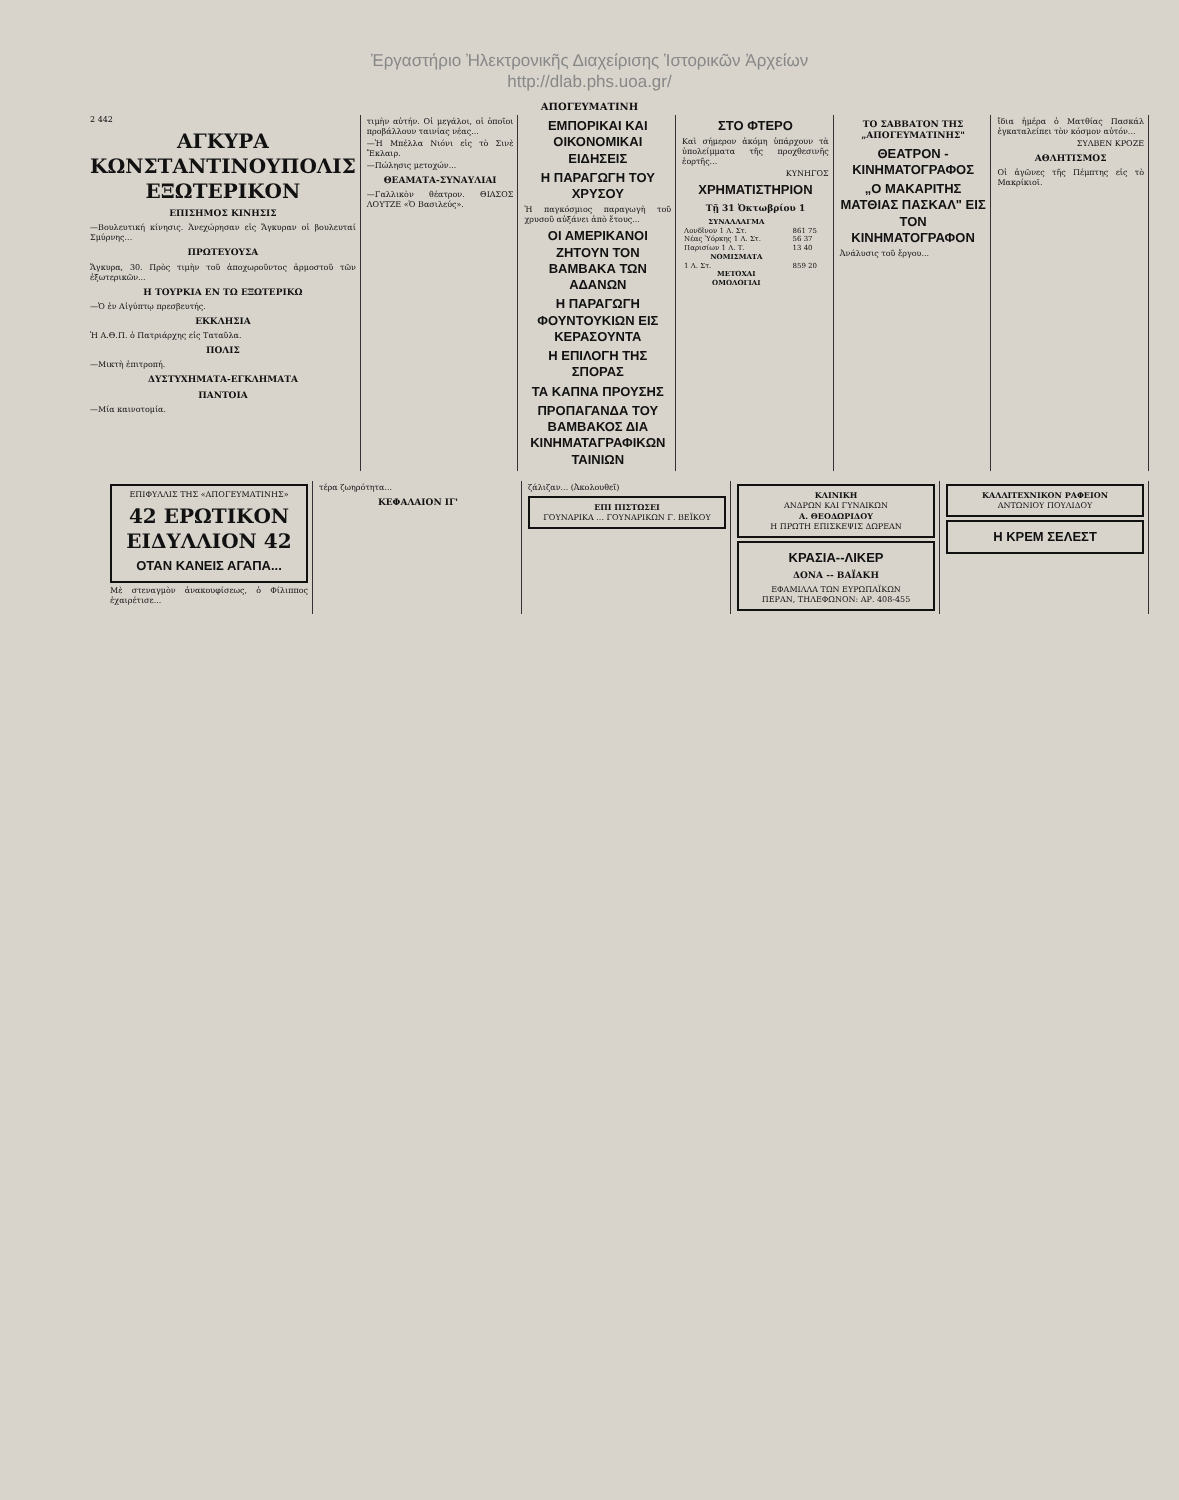Ἐργαστήριο Ἠλεκτρονικῆς Διαχείρισης Ἱστορικῶν Ἀρχείων
http://dlab.phs.uoa.gr/
ΑΠΟΓΕΥΜΑΤΙΝΗ
2 442
ΑΓΚΥΡΑ ΚΩΝΣΤΑΝΤΙΝΟΥΠΟΛΙΣ ΕΞΩΤΕΡΙΚΟΝ
ΕΠΙΣΗΜΟΣ ΚΙΝΗΣΙΣ
—Βουλευτική κίνησις. Ἀνεχώρησαν εἰς Ἄγκυραν οἱ βουλευταί Σμύρνης...
ΠΡΩΤΕΥΟΥΣΑ
Ἄγκυρα, 30. Πρὸς τιμὴν τοῦ ἀποχωροῦντος ἀρμοστοῦ τῶν ἐξωτερικῶν...
Η ΤΟΥΡΚΙΑ ΕΝ ΤΩ ΕΞΩΤΕΡΙΚΩ
—Ὁ ἐν Αἰγύπτῳ πρεσβευτής.
ΕΚΚΛΗΣΙΑ
Ἡ Α.Θ.Π. ὁ Πατριάρχης εἰς Ταταῦλα.
ΠΟΛΙΣ
—Μικτὴ ἐπιτροπή.
ΔΥΣΤΥΧΗΜΑΤΑ-ΕΓΚΛΗΜΑΤΑ
ΠΑΝΤΟΙΑ
—Μία καινοτομία.
τιμὴν αὐτήν. Οἱ μεγάλοι, οἱ ὁποῖοι προβάλλουν ταινίας νέας...
—Ἡ Μπέλλα Νιόνι εἰς τὸ Σινὲ Ἔκλαιρ.
—Πώλησις μετοχών...
ΘΕΑΜΑΤΑ-ΣΥΝΑΥΛΙΑΙ
—Γαλλικὸν θέατρον. ΘΙΑΣΟΣ ΛΟΥΤΖΕ «Ὁ Βασιλεύς».
ΕΜΠΟΡΙΚΑΙ ΚΑΙ ΟΙΚΟΝΟΜΙΚΑΙ ΕΙΔΗΣΕΙΣ
Η ΠΑΡΑΓΩΓΗ ΤΟΥ ΧΡΥΣΟΥ
Ἡ παγκόσμιος παραγωγὴ τοῦ χρυσοῦ αὐξάνει ἀπὸ ἔτους...
ΟΙ ΑΜΕΡΙΚΑΝΟΙ ΖΗΤΟΥΝ ΤΟΝ ΒΑΜΒΑΚΑ ΤΩΝ ΑΔΑΝΩΝ
Η ΠΑΡΑΓΩΓΗ ΦΟΥΝΤΟΥΚΙΩΝ ΕΙΣ ΚΕΡΑΣΟΥΝΤΑ
Η ΕΠΙΛΟΓΗ ΤΗΣ ΣΠΟΡΑΣ
ΤΑ ΚΑΠΝΑ ΠΡΟΥΣΗΣ
ΠΡΟΠΑΓΑΝΔΑ ΤΟΥ ΒΑΜΒΑΚΟΣ ΔΙΑ ΚΙΝΗΜΑΤΑΓΡΑΦΙΚΩΝ ΤΑΙΝΙΩΝ
ΣΤΟ ΦΤΕΡΟ
Καὶ σήμερον ἀκόμη ὑπάρχουν τὰ ὑπολείμματα τῆς προχθεσινῆς ἑορτῆς...
ΚΥΝΗΓΟΣ
ΧΡΗΜΑΤΙΣΤΗΡΙΟΝ
Τῇ 31 Ὀκτωβρίου 1
| ΣΥΝΑΛΛΑΓΜΑ | |
| --- | --- |
| Λονδῖνον 1 Λ. Στ. | 861 75 |
| Νέας Ὑόρκης 1 Λ. Στ. | 56 37 |
| Παρισίων 1 Λ. Τ. | 13 40 |
| ΝΟΜΙΣΜΑΤΑ | |
| 1 Λ. Στ. | 859 20 |
| ΜΕΤΟΧΑΙ | |
| ΟΜΟΛΟΓΙΑΙ | |
ΤΟ ΣΑΒΒΑΤΟΝ ΤΗΣ „ΑΠΟΓΕΥΜΑΤΙΝΗΣ"
ΘΕΑΤΡΟΝ - ΚΙΝΗΜΑΤΟΓΡΑΦΟΣ
„Ο ΜΑΚΑΡΙΤΗΣ ΜΑΤΘΙΑΣ ΠΑΣΚΑΛ" ΕΙΣ ΤΟΝ ΚΙΝΗΜΑΤΟΓΡΑΦΟΝ
Ἀνάλυσις τοῦ ἔργου...
ἴδια ἡμέρα ὁ Ματθίας Πασκάλ ἐγκαταλείπει τὸν κόσμον αὐτόν...
ΣΥΛΒΕΝ ΚΡΟΖΕ
ΑΘΛΗΤΙΣΜΟΣ
Οἱ ἀγῶνες τῆς Πέμπτης εἰς τὸ Μακρίκιοϊ.
ΕΠΙΦΥΛΛΙΣ ΤΗΣ «ΑΠΟΓΕΥΜΑΤΙΝΗΣ»
42 ΕΡΩΤΙΚΟΝ ΕΙΔΥΛΛΙΟΝ 42
ΟΤΑΝ ΚΑΝΕΙΣ ΑΓΑΠΑ...
Μὲ στεναγμὸν ἀνακουφίσεως, ὁ Φίλιππος ἐχαιρέτισε...
τέρα ζωηρότητα...
ΚΕΦΑΛΑΙΟΝ ΙΓ'
ζάλιζαν... (Ἀκολουθεῖ)
ΕΠΙ ΠΙΣΤΩΣΕΙ
ΓΟΥΝΑΡΙΚΑ ... ΓΟΥΝΑΡΙΚΩΝ Γ. ΒΕΪΚΟΥ
ΚΛΙΝΙΚΗ
ΑΝΔΡΩΝ ΚΑΙ ΓΥΝΑΙΚΩΝ
Α. ΘΕΟΔΩΡΙΔΟΥ
Η ΠΡΩΤΗ ΕΠΙΣΚΕΨΙΣ ΔΩΡΕΑΝ
ΚΡΑΣΙΑ--ΛΙΚΕΡ
ΔΟΝΑ -- ΒΑΪΑΚΗ
ΕΦΑΜΙΛΛΑ ΤΩΝ ΕΥΡΩΠΑΪΚΩΝ
ΠΕΡΑΝ, ΤΗΛΕΦΩΝΟΝ: ΑΡ. 408-455
ΚΑΛΛΙΤΕΧΝΙΚΟΝ ΡΑΦΕΙΟΝ
ΑΝΤΩΝΙΟΥ ΠΟΥΛΙΔΟΥ
Η ΚΡΕΜ ΣΕΛΕΣΤ